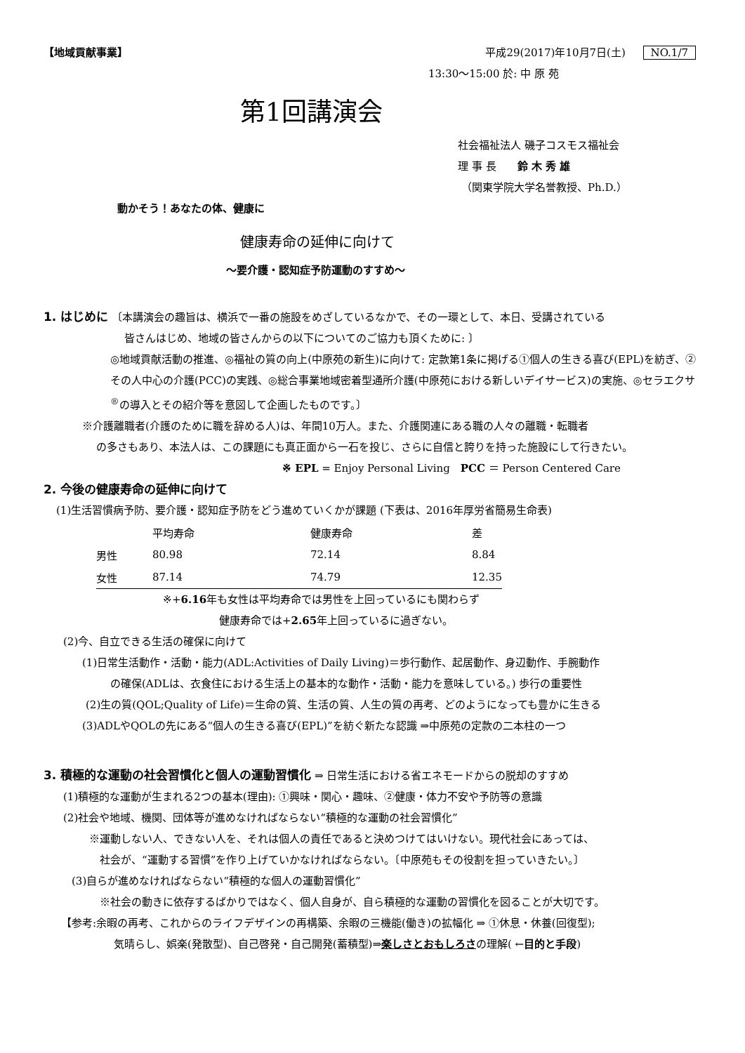【地域貢献事業】 平成29(2017)年10月7日(土) NO.1/7
13:30～15:00 於: 中 原 苑
第1回講演会
社会福祉法人 磯子コスモス福祉会
理 事 長　　鈴 木 秀 雄
（関東学院大学名誉教授、Ph.D.）
動かそう！あなたの体、健康に
健康寿命の延伸に向けて
～要介護・認知症予防運動のすすめ～
1. はじめに 〔本講演会の趣旨は、横浜で一番の施設をめざしているなかで、その一環として、本日、受講されている
皆さんはじめ、地域の皆さんからの以下についてのご協力も頂くために: 〕
◎地域貢献活動の推進、◎福祉の質の向上(中原苑の新生)に向けて: 定款第1条に掲げる①個人の生きる喜び(EPL)を紡ぎ、②その人中心の介護(PCC)の実践、◎総合事業地域密着型通所介護(中原苑における新しいデイサービス)の実施、◎セラエクサ<sup>®</sup>の導入とその紹介等を意図して企画したものです。〕
※介護離職者(介護のために職を辞める人)は、年間10万人。また、介護関連にある職の人々の離職・転職者
の多さもあり、本法人は、この課題にも真正面から一石を投じ、さらに自信と誇りを持った施設にして行きたい。
※ EPL = Enjoy Personal Living　PCC ＝ Person Centered Care
2. 今後の健康寿命の延伸に向けて
(1)生活習慣病予防、要介護・認知症予防をどう進めていくかが課題 (下表は、2016年厚労省簡易生命表)
| | 平均寿命 | 健康寿命 | 差 |
| --- | --- | --- | --- |
| 男性 | 80.98 | 72.14 | 8.84 |
| 女性 | 87.14 | 74.79 | 12.35 |
※+6.16年も女性は平均寿命では男性を上回っているにも関わらず
健康寿命では+2.65年上回っているに過ぎない。
(2)今、自立できる生活の確保に向けて
(1)日常生活動作・活動・能力(ADL:Activities of Daily Living)＝歩行動作、起居動作、身辺動作、手腕動作
の確保(ADLは、衣食住における生活上の基本的な動作・活動・能力を意味している。) 歩行の重要性
(2)生の質(QOL;Quality of Life)＝生命の質、生活の質、人生の質の再考、どのようになっても豊かに生きる
(3)ADLやQOLの先にある“個人の生きる喜び(EPL)”を紡ぐ新たな認識 ⇒中原苑の定款の二本柱の一つ
3. 積極的な運動の社会習慣化と個人の運動習慣化 ⇒ 日常生活における省エネモードからの脱却のすすめ
(1)積極的な運動が生まれる2つの基本(理由): ①興味・関心・趣味、②健康・体力不安や予防等の意識
(2)社会や地域、機関、団体等が進めなければならない“積極的な運動の社会習慣化”
※運動しない人、できない人を、それは個人の責任であると決めつけてはいけない。現代社会にあっては、
社会が、“運動する習慣”を作り上げていかなければならない。〔中原苑もその役割を担っていきたい。〕
(3)自らが進めなければならない“積極的な個人の運動習慣化”
※社会の動きに依存するばかりではなく、個人自身が、自ら積極的な運動の習慣化を図ることが大切です。
【参考:余暇の再考、これからのライフデザインの再構築、余暇の三機能(働き)の拡幅化 ⇒ ①休息・休養(回復型);
気晴らし、娯楽(発散型)、自己啓発・自己開発(蓄積型)⇒楽しさとおもしろさの理解( ←目的と手段)